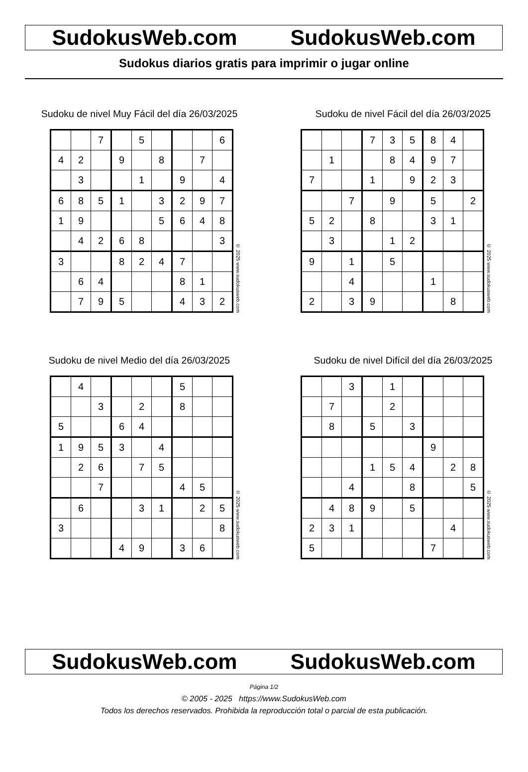SudokusWeb.com SudokusWeb.com
Sudokus diarios gratis para imprimir o jugar online
Sudoku de nivel Muy Fácil del día 26/03/2025
| | | 7 | | 5 | | | | 6 |
| 4 | 2 | | 9 | | 8 | | 7 | |
| | 3 | | | 1 | | 9 | | 4 |
| 6 | 8 | 5 | 1 | | 3 | 2 | 9 | 7 |
| 1 | 9 | | | | 5 | 6 | 4 | 8 |
| | 4 | 2 | 6 | 8 | | | | 3 |
| 3 | | | 8 | 2 | 4 | 7 | | |
| | 6 | 4 | | | | 8 | 1 | |
| | 7 | 9 | 5 | | | 4 | 3 | 2 |
© 2025 www.sudokusweb.com
Sudoku de nivel Fácil del día 26/03/2025
| | | | 7 | 3 | 5 | 8 | 4 | |
| | 1 | | | 8 | 4 | 9 | 7 | |
| 7 | | | 1 | | 9 | 2 | 3 | |
| | | 7 | | 9 | | 5 | | 2 |
| 5 | 2 | | 8 | | | 3 | 1 | |
| | 3 | | | 1 | 2 | | | |
| 9 | | 1 | | 5 | | | | |
| | | 4 | | | | 1 | | |
| 2 | | 3 | 9 | | | | 8 | |
© 2025 www.sudokusweb.com
Sudoku de nivel Medio del día 26/03/2025
| | 4 | | | | | 5 | | |
| | | 3 | | 2 | | 8 | | |
| 5 | | | 6 | 4 | | | | |
| 1 | 9 | 5 | 3 | | 4 | | | |
| | 2 | 6 | | 7 | 5 | | | |
| | | 7 | | | | 4 | 5 | |
| | 6 | | | 3 | 1 | | 2 | 5 |
| 3 | | | | | | | | 8 |
| | | | 4 | 9 | | 3 | 6 | |
© 2025 www.sudokusweb.com
Sudoku de nivel Difícil del día 26/03/2025
| | | 3 | | 1 | | | | |
| | 7 | | | 2 | | | | |
| | 8 | | 5 | | 3 | | | |
| | | | | | | 9 | | |
| | | | 1 | 5 | 4 | | 2 | 8 |
| | | 4 | | | 8 | | | 5 |
| | 4 | 8 | 9 | | 5 | | | |
| 2 | 3 | 1 | | | | | 4 | |
| 5 | | | | | | 7 | | |
© 2025 www.sudokusweb.com
SudokusWeb.com SudokusWeb.com
Página 1/2
© 2005 - 2025 https://www.SudokusWeb.com
Todos los derechos reservados. Prohibida la reproducción total o parcial de esta publicación.